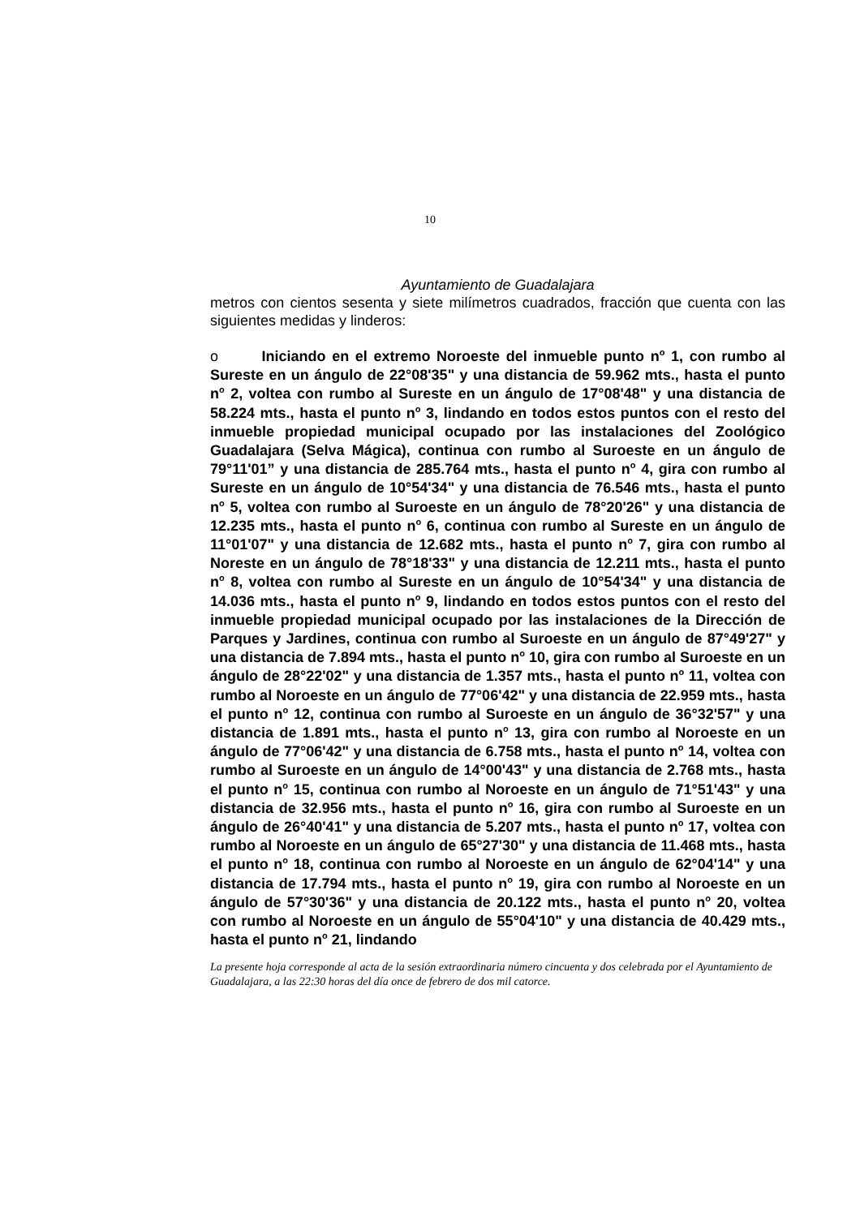10
Ayuntamiento de Guadalajara
metros con cientos sesenta y siete milímetros cuadrados, fracción que cuenta con las siguientes medidas y linderos:
o Iniciando en el extremo Noroeste del inmueble punto n<sup>o</sup> 1, con rumbo al Sureste en un ángulo de 22°08'35" y una distancia de 59.962 mts., hasta el punto n<sup>o</sup> 2, voltea con rumbo al Sureste en un ángulo de 17°08'48" y una distancia de 58.224 mts., hasta el punto n<sup>o</sup> 3, lindando en todos estos puntos con el resto del inmueble propiedad municipal ocupado por las instalaciones del Zoológico Guadalajara (Selva Mágica), continua con rumbo al Suroeste en un ángulo de 79°11'01” y una distancia de 285.764 mts., hasta el punto n<sup>o</sup> 4, gira con rumbo al Sureste en un ángulo de 10°54'34" y una distancia de 76.546 mts., hasta el punto n<sup>o</sup> 5, voltea con rumbo al Suroeste en un ángulo de 78°20'26" y una distancia de 12.235 mts., hasta el punto n<sup>o</sup> 6, continua con rumbo al Sureste en un ángulo de 11°01'07" y una distancia de 12.682 mts., hasta el punto n<sup>o</sup> 7, gira con rumbo al Noreste en un ángulo de 78°18'33" y una distancia de 12.211 mts., hasta el punto n<sup>o</sup> 8, voltea con rumbo al Sureste en un ángulo de 10°54'34" y una distancia de 14.036 mts., hasta el punto n<sup>o</sup> 9, lindando en todos estos puntos con el resto del inmueble propiedad municipal ocupado por las instalaciones de la Dirección de Parques y Jardines, continua con rumbo al Suroeste en un ángulo de 87°49'27" y una distancia de 7.894 mts., hasta el punto n<sup>o</sup> 10, gira con rumbo al Suroeste en un ángulo de 28°22'02" y una distancia de 1.357 mts., hasta el punto n<sup>o</sup> 11, voltea con rumbo al Noroeste en un ángulo de 77°06'42" y una distancia de 22.959 mts., hasta el punto n<sup>o</sup> 12, continua con rumbo al Suroeste en un ángulo de 36°32'57" y una distancia de 1.891 mts., hasta el punto n<sup>o</sup> 13, gira con rumbo al Noroeste en un ángulo de 77°06'42" y una distancia de 6.758 mts., hasta el punto n<sup>o</sup> 14, voltea con rumbo al Suroeste en un ángulo de 14°00'43" y una distancia de 2.768 mts., hasta el punto n<sup>o</sup> 15, continua con rumbo al Noroeste en un ángulo de 71°51'43" y una distancia de 32.956 mts., hasta el punto n<sup>o</sup> 16, gira con rumbo al Suroeste en un ángulo de 26°40'41" y una distancia de 5.207 mts., hasta el punto n<sup>o</sup> 17, voltea con rumbo al Noroeste en un ángulo de 65°27'30" y una distancia de 11.468 mts., hasta el punto n<sup>o</sup> 18, continua con rumbo al Noroeste en un ángulo de 62°04'14" y una distancia de 17.794 mts., hasta el punto n<sup>o</sup> 19, gira con rumbo al Noroeste en un ángulo de 57°30'36" y una distancia de 20.122 mts., hasta el punto n<sup>o</sup> 20, voltea con rumbo al Noroeste en un ángulo de 55°04'10" y una distancia de 40.429 mts., hasta el punto n<sup>o</sup> 21, lindando
La presente hoja corresponde al acta de la sesión extraordinaria número cincuenta y dos celebrada por el Ayuntamiento de Guadalajara, a las 22:30 horas del día once de febrero de dos mil catorce.